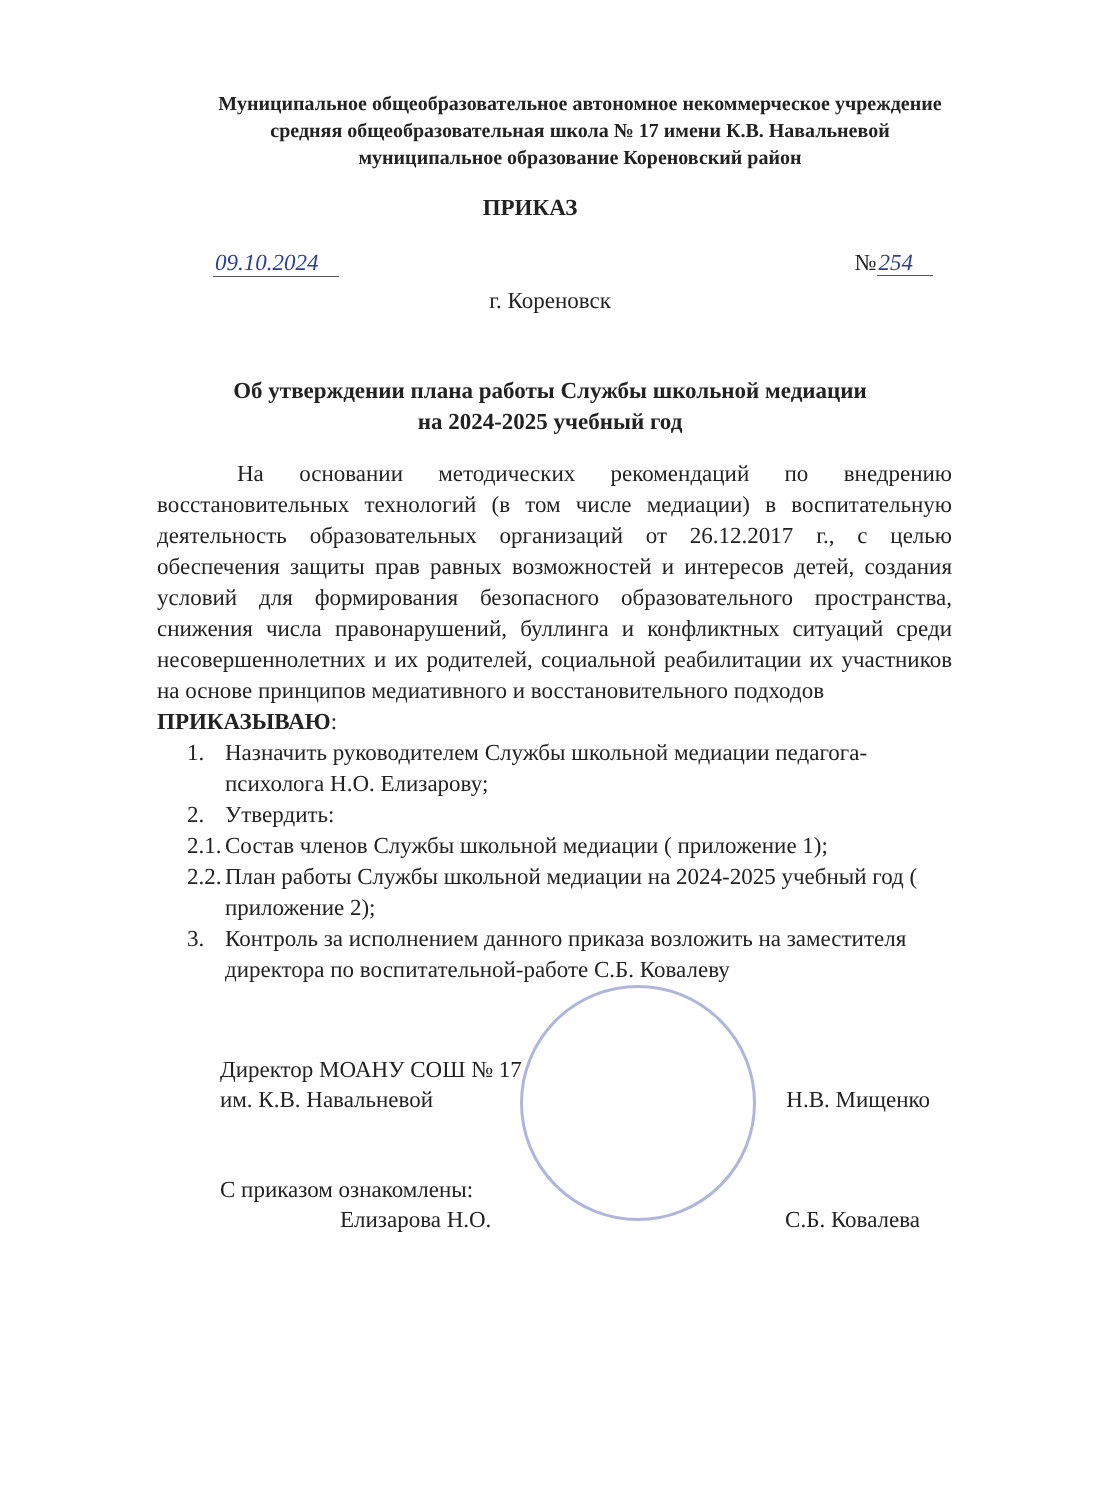Муниципальное общеобразовательное автономное некоммерческое учреждение
средняя общеобразовательная школа № 17 имени К.В. Навальневой
муниципальное образование Кореновский район
ПРИКАЗ
09.10.2024 №254
г. Кореновск
Об утверждении плана работы Службы школьной медиации
на 2024-2025 учебный год
На основании методических рекомендаций по внедрению восстановительных технологий (в том числе медиации) в воспитательную деятельность образовательных организаций от 26.12.2017 г., с целью обеспечения защиты прав равных возможностей и интересов детей, создания условий для формирования безопасного образовательного пространства, снижения числа правонарушений, буллинга и конфликтных ситуаций среди несовершеннолетних и их родителей, социальной реабилитации их участников на основе принципов медиативного и восстановительного подходов
ПРИКАЗЫВАЮ:
1. Назначить руководителем Службы школьной медиации педагога-психолога Н.О. Елизарову;
2. Утвердить:
2.1. Состав членов Службы школьной медиации ( приложение 1);
2.2. План работы Службы школьной медиации на 2024-2025 учебный год ( приложение 2);
3. Контроль за исполнением данного приказа возложить на заместителя директора по воспитательной-работе С.Б. Ковалеву
Директор МОАНУ СОШ № 17
им. К.В. Навальневой Н.В. Мищенко
С приказом ознакомлены:
Елизарова Н.О. С.Б. Ковалева